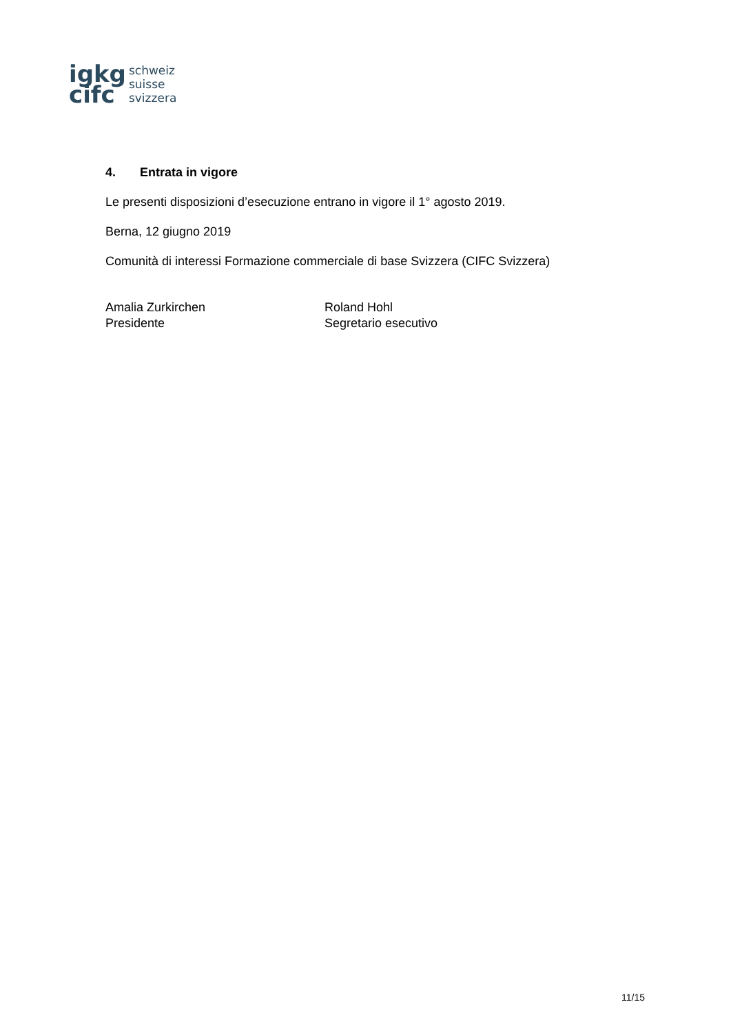igkg
cifc
schweiz
suisse
svizzera
4. Entrata in vigore
Le presenti disposizioni d’esecuzione entrano in vigore il 1° agosto 2019.
Berna, 12 giugno 2019
Comunità di interessi Formazione commerciale di base Svizzera (CIFC Svizzera)
Amalia Zurkirchen
Presidente
Roland Hohl
Segretario esecutivo
11/15